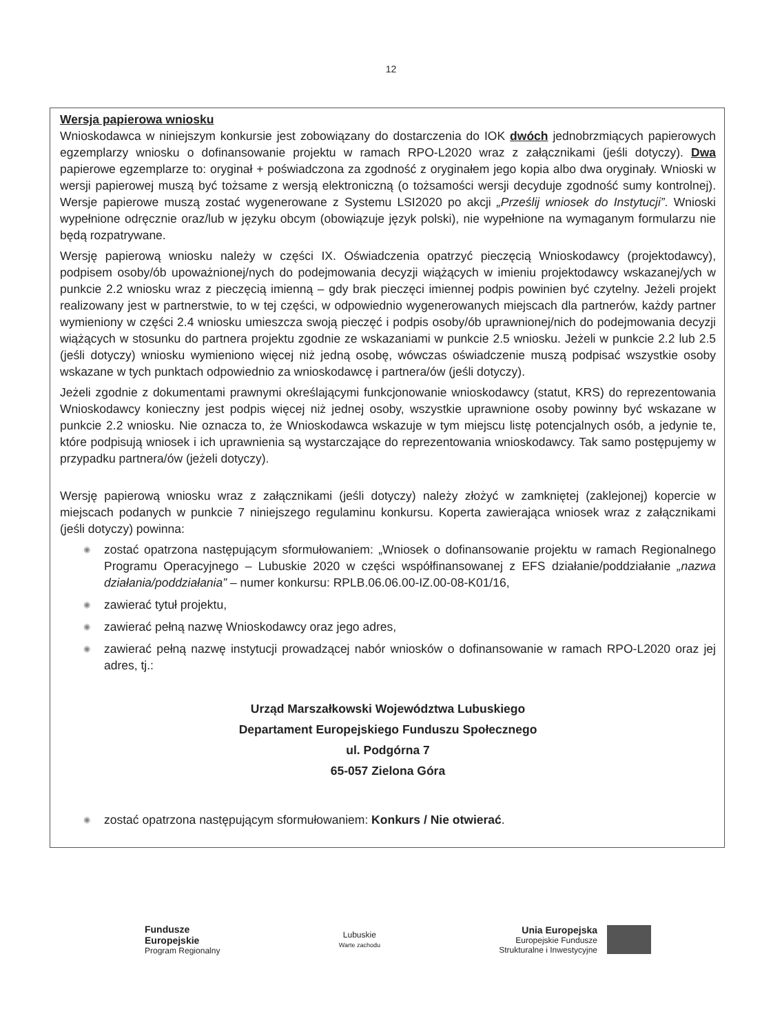12
Wersja papierowa wniosku
Wnioskodawca w niniejszym konkursie jest zobowiązany do dostarczenia do IOK dwóch jednobrzmiących papierowych egzemplarzy wniosku o dofinansowanie projektu w ramach RPO-L2020 wraz z załącznikami (jeśli dotyczy). Dwa papierowe egzemplarze to: oryginał + poświadczona za zgodność z oryginałem jego kopia albo dwa oryginały. Wnioski w wersji papierowej muszą być tożsame z wersją elektroniczną (o tożsamości wersji decyduje zgodność sumy kontrolnej). Wersje papierowe muszą zostać wygenerowane z Systemu LSI2020 po akcji „Prześlij wniosek do Instytucji”. Wnioski wypełnione odręcznie oraz/lub w języku obcym (obowiązuje język polski), nie wypełnione na wymaganym formularzu nie będą rozpatrywane.
Wersję papierową wniosku należy w części IX. Oświadczenia opatrzyć pieczęcią Wnioskodawcy (projektodawcy), podpisem osoby/ób upoważnionej/nych do podejmowania decyzji wiążących w imieniu projektodawcy wskazanej/ych w punkcie 2.2 wniosku wraz z pieczęcią imienną – gdy brak pieczęci imiennej podpis powinien być czytelny. Jeżeli projekt realizowany jest w partnerstwie, to w tej części, w odpowiednio wygenerowanych miejscach dla partnerów, każdy partner wymieniony w części 2.4 wniosku umieszcza swoją pieczęć i podpis osoby/ób uprawnionej/nich do podejmowania decyzji wiążących w stosunku do partnera projektu zgodnie ze wskazaniami w punkcie 2.5 wniosku. Jeżeli w punkcie 2.2 lub 2.5 (jeśli dotyczy) wniosku wymieniono więcej niż jedną osobę, wówczas oświadczenie muszą podpisać wszystkie osoby wskazane w tych punktach odpowiednio za wnioskodawcę i partnera/ów (jeśli dotyczy).
Jeżeli zgodnie z dokumentami prawnymi określającymi funkcjonowanie wnioskodawcy (statut, KRS) do reprezentowania Wnioskodawcy konieczny jest podpis więcej niż jednej osoby, wszystkie uprawnione osoby powinny być wskazane w punkcie 2.2 wniosku. Nie oznacza to, że Wnioskodawca wskazuje w tym miejscu listę potencjalnych osób, a jedynie te, które podpisują wniosek i ich uprawnienia są wystarczające do reprezentowania wnioskodawcy. Tak samo postępujemy w przypadku partnera/ów (jeżeli dotyczy).
Wersję papierową wniosku wraz z załącznikami (jeśli dotyczy) należy złożyć w zamkniętej (zaklejonej) kopercie w miejscach podanych w punkcie 7 niniejszego regulaminu konkursu. Koperta zawierająca wniosek wraz z załącznikami (jeśli dotyczy) powinna:
◉ zostać opatrzona następującym sformułowaniem: „Wniosek o dofinansowanie projektu w ramach Regionalnego Programu Operacyjnego – Lubuskie 2020 w części współfinansowanej z EFS działanie/poddziałanie „nazwa działania/poddziałania” – numer konkursu: RPLB.06.06.00-IZ.00-08-K01/16,
◉ zawierać tytuł projektu,
◉ zawierać pełną nazwę Wnioskodawcy oraz jego adres,
◉ zawierać pełną nazwę instytucji prowadzącej nabór wniosków o dofinansowanie w ramach RPO-L2020 oraz jej adres, tj.:
Urząd Marszałkowski Województwa Lubuskiego
Departament Europejskiego Funduszu Społecznego
ul. Podgórna 7
65-057 Zielona Góra
◉ zostać opatrzona następującym sformułowaniem: Konkurs / Nie otwierać.
Fundusze
Europejskie
Program Regionalny
Lubuskie
Warte zachodu
Unia Europejska
Europejskie Fundusze
Strukturalne i Inwestycyjne